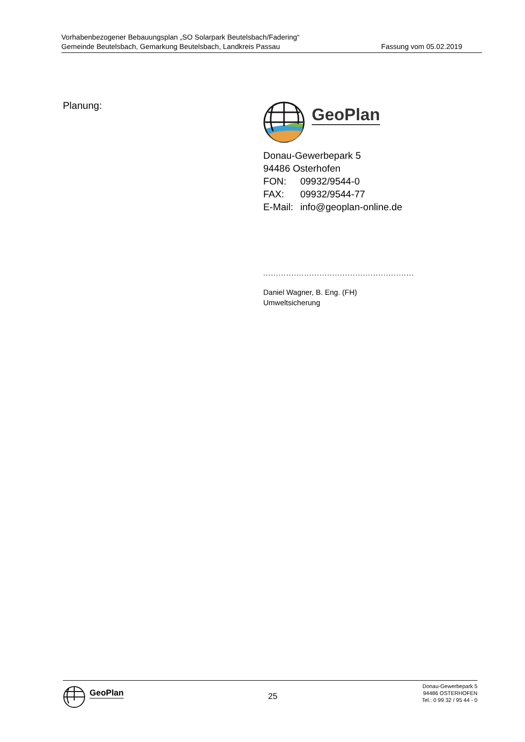Vorhabenbezogener Bebauungsplan „SO Solarpark Beutelsbach/Fadering“
Gemeinde Beutelsbach, Gemarkung Beutelsbach, Landkreis Passau Fassung vom 05.02.2019
Planung:
GeoPlan
Donau-Gewerbepark 5
94486 Osterhofen
| FON: | 09932/9544-0 |
| FAX: | 09932/9544-77 |
| E-Mail: | info@geoplan-online.de |
...........................................................
Daniel Wagner, B. Eng. (FH)
Umweltsicherung
GeoPlan
25
Donau-Gewerbepark 5
94486 OSTERHOFEN
Tel.: 0 99 32 / 95 44 - 0